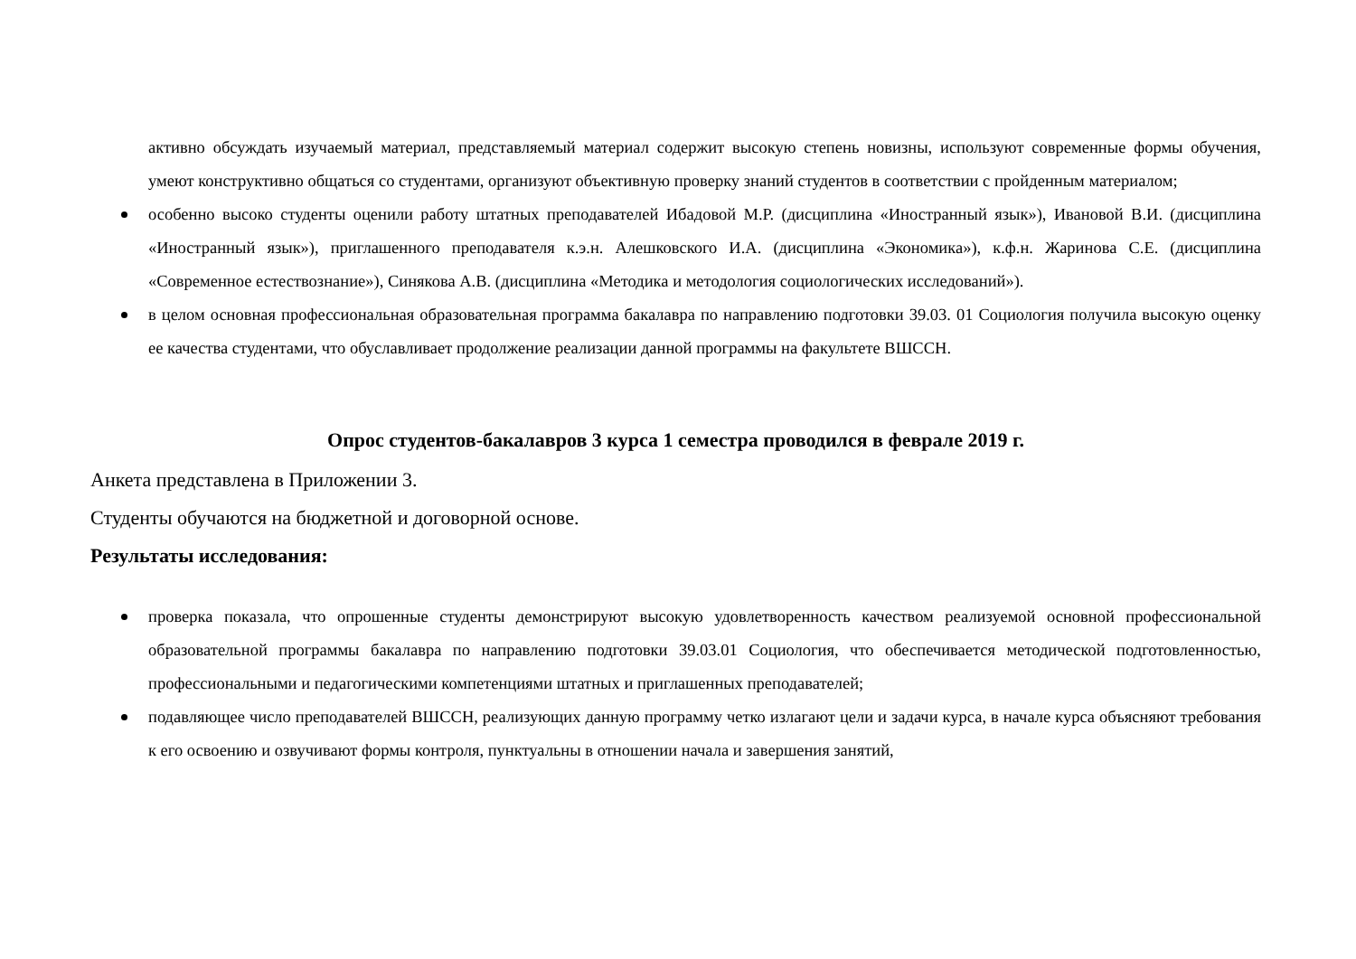активно обсуждать изучаемый материал, представляемый материал содержит высокую степень новизны, используют современные формы обучения, умеют конструктивно общаться со студентами, организуют объективную проверку знаний студентов в соответствии с пройденным материалом;
особенно высоко студенты оценили работу штатных преподавателей Ибадовой М.Р. (дисциплина «Иностранный язык»), Ивановой В.И. (дисциплина «Иностранный язык»), приглашенного преподавателя к.э.н. Алешковского И.А. (дисциплина «Экономика»), к.ф.н. Жаринова С.Е. (дисциплина «Современное естествознание»), Синякова А.В. (дисциплина «Методика и методология социологических исследований»).
в целом основная профессиональная образовательная программа бакалавра по направлению подготовки 39.03. 01 Социология получила высокую оценку ее качества студентами, что обуславливает продолжение реализации данной программы на факультете ВШССН.
Опрос студентов-бакалавров 3 курса 1 семестра проводился в феврале 2019 г.
Анкета представлена в Приложении 3.
Студенты обучаются на бюджетной и договорной основе.
Результаты исследования:
проверка показала, что опрошенные студенты демонстрируют высокую удовлетворенность качеством реализуемой основной профессиональной образовательной программы бакалавра по направлению подготовки 39.03.01 Социология, что обеспечивается методической подготовленностью, профессиональными и педагогическими компетенциями штатных и приглашенных преподавателей;
подавляющее число преподавателей ВШССН, реализующих данную программу четко излагают цели и задачи курса, в начале курса объясняют требования к его освоению и озвучивают формы контроля, пунктуальны в отношении начала и завершения занятий,